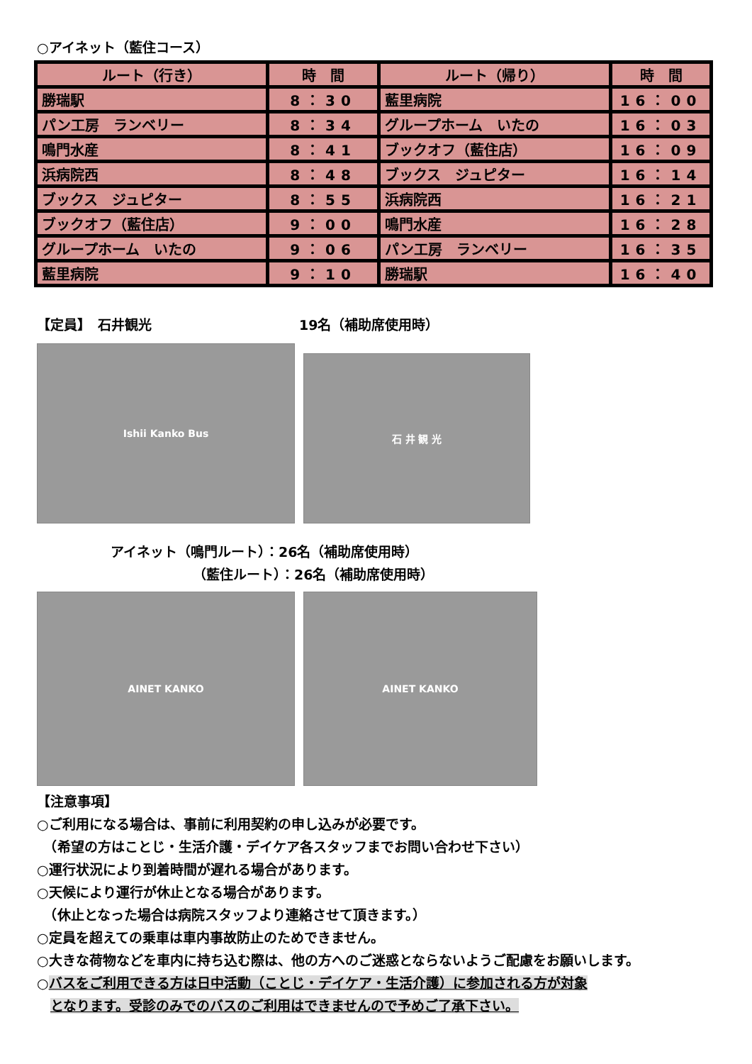○アイネット（藍住コース）
| ルート（行き） | 時 間 | ルート（帰り） | 時 間 |
| --- | --- | --- | --- |
| 勝瑞駅 | 8：30 | 藍里病院 | 16：00 |
| パン工房 ランベリー | 8：34 | グループホーム いたの | 16：03 |
| 鳴門水産 | 8：41 | ブックオフ（藍住店） | 16：09 |
| 浜病院西 | 8：48 | ブックス ジュピター | 16：14 |
| ブックス ジュピター | 8：55 | 浜病院西 | 16：21 |
| ブックオフ（藍住店） | 9：00 | 鳴門水産 | 16：28 |
| グループホーム いたの | 9：06 | パン工房 ランベリー | 16：35 |
| 藍里病院 | 9：10 | 勝瑞駅 | 16：40 |
【定員】　石井観光 19名（補助席使用時）
Ishii Kanko Bus
石 井 観 光
アイネット（鳴門ルート）：26名（補助席使用時）
（藍住ルート）：26名（補助席使用時）
AINET KANKO AINET KANKO
【注意事項】
○ご利用になる場合は、事前に利用契約の申し込みが必要です。
　（希望の方はことじ・生活介護・デイケア各スタッフまでお問い合わせ下さい）
○運行状況により到着時間が遅れる場合があります。
○天候により運行が休止となる場合があります。
　（休止となった場合は病院スタッフより連絡させて頂きます。）
○定員を超えての乗車は車内事故防止のためできません。
○大きな荷物などを車内に持ち込む際は、他の方へのご迷惑とならないようご配慮をお願いします。
○バスをご利用できる方は日中活動（ことじ・デイケア・生活介護）に参加される方が対象
　となります。受診のみでのバスのご利用はできませんので予めご了承下さい。